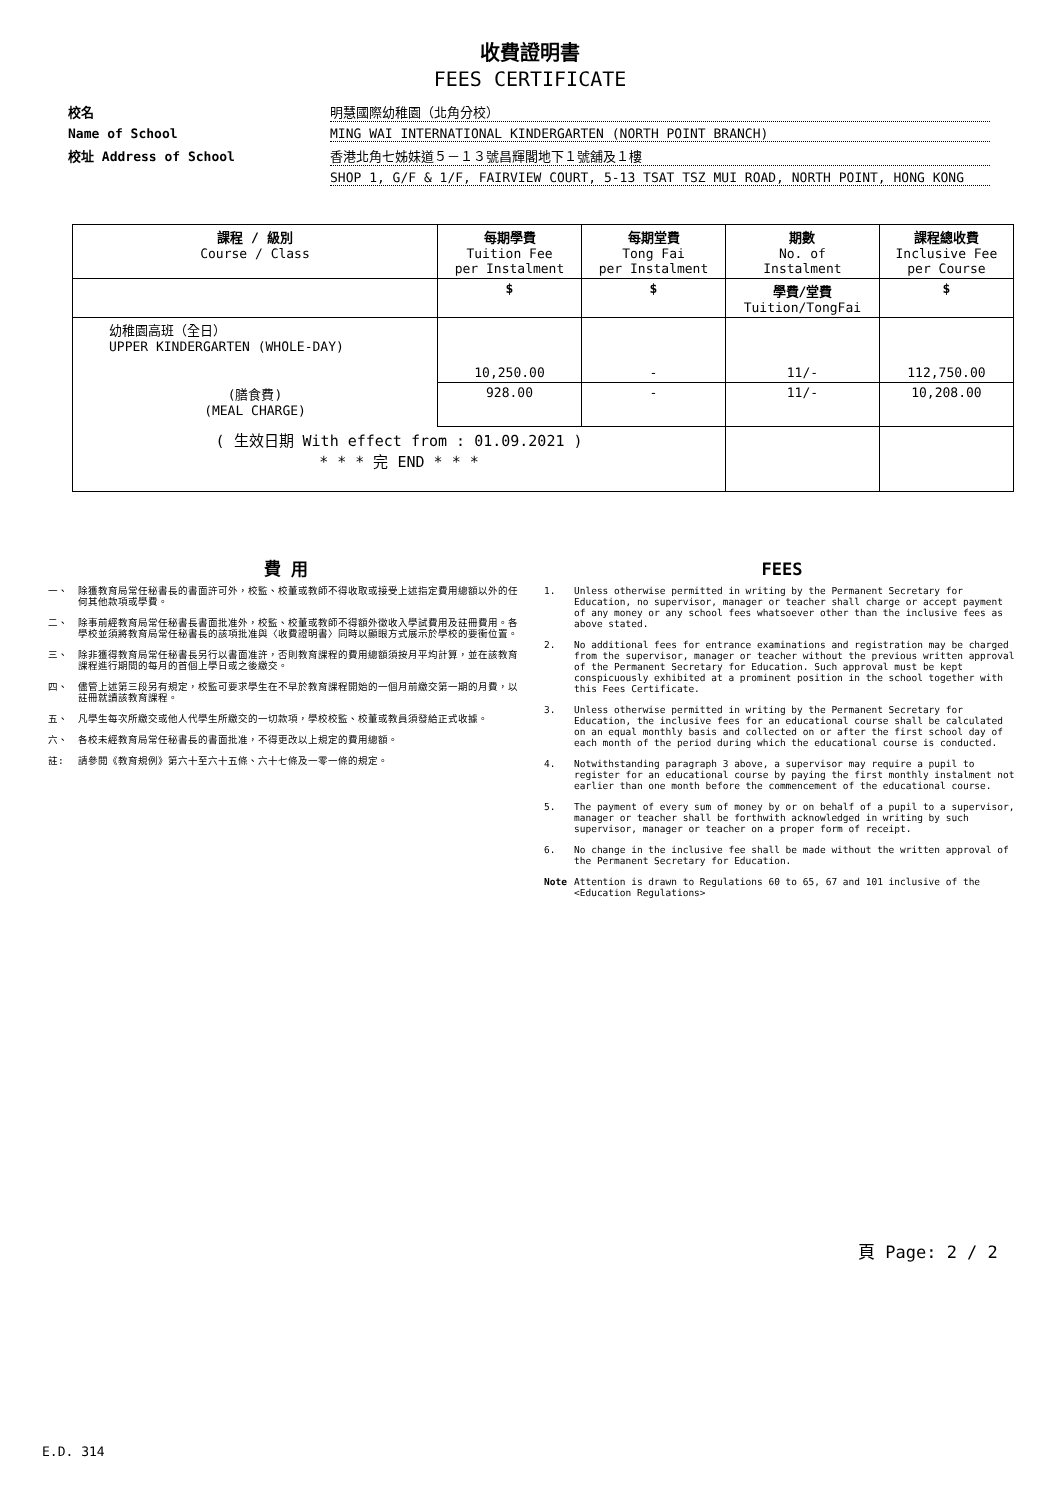收費證明書
FEES CERTIFICATE
校名
明慧國際幼稚園（北角分校）
Name of School
MING WAI INTERNATIONAL KINDERGARTEN (NORTH POINT BRANCH)
校址 Address of School
香港北角七姊妹道５－１３號昌輝閣地下１號舖及１樓
SHOP 1, G/F & 1/F, FAIRVIEW COURT, 5-13 TSAT TSZ MUI ROAD, NORTH POINT, HONG KONG
| 課程 / 級別 Course / Class | 每期學費 Tuition Fee per Instalment | 每期堂費 Tong Fai per Instalment | 期數 No. of Instalment | 課程總收費 Inclusive Fee per Course |
| --- | --- | --- | --- | --- |
| | $ | $ | 學費/堂費 Tuition/TongFai | $ |
| 幼稚園高班（全日） UPPER KINDERGARTEN (WHOLE-DAY) | 10,250.00 | - | 11/- | 112,750.00 |
| (膳食費) (MEAL CHARGE) | 928.00 | - | 11/- | 10,208.00 |
| ( 生效日期 With effect from : 01.09.2021 ) * * * 完 END * * * | | | | |
費 用
一、 除獲教育局常任秘書長的書面許可外，校監、校董或教師不得收取或接受上述指定費用總額以外的任何其他款項或學費。
二、 除事前經教育局常任秘書長書面批准外，校監、校董或教師不得額外徵收入學試費用及註冊費用。各學校並須將教育局常任秘書長的該項批准與〈收費證明書〉同時以顯眼方式展示於學校的要衝位置。
三、 除非獲得教育局常任秘書長另行以書面准許，否則教育課程的費用總額須按月平均計算，並在該教育課程進行期間的每月的首個上學日或之後繳交。
四、 儘管上述第三段另有規定，校監可要求學生在不早於教育課程開始的一個月前繳交第一期的月費，以註冊就讀該教育課程。
五、 凡學生每次所繳交或他人代學生所繳交的一切款項，學校校監、校董或教員須發給正式收據。
六、 各校未經教育局常任秘書長的書面批准，不得更改以上規定的費用總額。
註: 請參閱《教育規例》第六十至六十五條、六十七條及一零一條的規定。
FEES
1. Unless otherwise permitted in writing by the Permanent Secretary for Education, no supervisor, manager or teacher shall charge or accept payment of any money or any school fees whatsoever other than the inclusive fees as above stated.
2. No additional fees for entrance examinations and registration may be charged from the supervisor, manager or teacher without the previous written approval of the Permanent Secretary for Education. Such approval must be kept conspicuously exhibited at a prominent position in the school together with this Fees Certificate.
3. Unless otherwise permitted in writing by the Permanent Secretary for Education, the inclusive fees for an educational course shall be calculated on an equal monthly basis and collected on or after the first school day of each month of the period during which the educational course is conducted.
4. Notwithstanding paragraph 3 above, a supervisor may require a pupil to register for an educational course by paying the first monthly instalment not earlier than one month before the commencement of the educational course.
5. The payment of every sum of money by or on behalf of a pupil to a supervisor, manager or teacher shall be forthwith acknowledged in writing by such supervisor, manager or teacher on a proper form of receipt.
6. No change in the inclusive fee shall be made without the written approval of the Permanent Secretary for Education.
Note Attention is drawn to Regulations 60 to 65, 67 and 101 inclusive of the <Education Regulations>
頁 Page: 2 / 2
E.D. 314